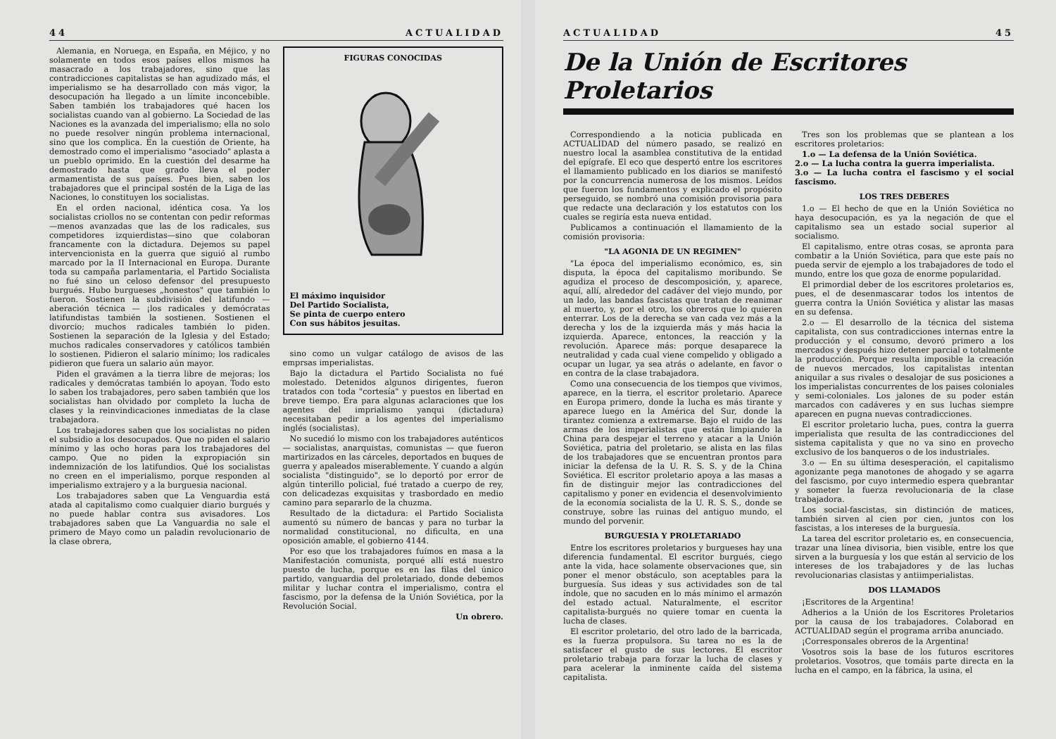44 ACTUALIDAD
Alemania, en Noruega, en España, en Méjico, y no solamente en todos esos países ellos mismos ha masacrado a los trabajadores, sino que las contradicciones capitalistas se han agudizado más, el imperialismo se ha desarrollado con más vigor, la desocupación ha llegado a un límite inconcebible. Saben también los trabajadores qué hacen los socialistas cuando van al gobierno. La Sociedad de las Naciones es la avanzada del imperialismo; ella no solo no puede resolver ningún problema internacional, sino que los complica. En la cuestión de Oriente, ha demostrado como el imperialismo "asociado" aplasta a un pueblo oprimido. En la cuestión del desarme ha demostrado hasta que grado lleva el poder armamentista de sus países. Pues bien, saben los trabajadores que el principal sostén de la Liga de las Naciones, lo constituyen los socialistas.
En el orden nacional, idéntica cosa. Ya los socialistas criollos no se contentan con pedir reformas—menos avanzadas que las de los radicales, sus competidores izquierdistas—sino que colaboran francamente con la dictadura. Dejemos su papel intervencionista en la guerra que siguió al rumbo marcado por la II Internacional en Europa. Durante toda su campaña parlamentaria, el Partido Socialista no fué sino un celoso defensor del presupuesto burgués. Hubo burgueses „honestos" que también lo fueron. Sostienen la subdivisión del latifundo — aberación técnica — ¡los radicales y demócratas latifundistas también la sostienen. Sostienen el divorcio; muchos radicales también lo piden. Sostienen la separación de la Iglesia y del Estado; muchos radicales conservadores y católicos también lo sostienen. Pidieron el salario mínimo; los radicales pidieron que fuera un salario aún mayor.
Piden el gravámen a la tierra libre de mejoras; los radicales y demócratas también lo apoyan. Todo esto lo saben los trabajadores, pero saben también que los socialistas han olvidado por completo la lucha de clases y la reinvindicaciones inmediatas de la clase trabajadora.
Los trabajadores saben que los socialistas no piden el subsidio a los desocupados. Que no piden el salario mínimo y las ocho horas para los trabajadores del campo. Que no piden la expropiación sin indemnización de los latifundios. Qué los socialistas no creen en el imperialismo, porque responden al imperialismo extrajero y a la burguesia nacional.
Los trabajadores saben que La Venguardia está atada al capitalismo como cualquier diario burgués y no puede hablar contra sus avisadores. Los trabajadores saben que La Vanguardia no sale el primero de Mayo como un paladin revolucionario de la clase obrera,
FIGURAS CONOCIDAS
El máximo inquisidor
Del Partido Socialista,
Se pinta de cuerpo entero
Con sus hábitos jesuitas.
sino como un vulgar catálogo de avisos de las emprsas imperialistas.
Bajo la dictadura el Partido Socialista no fué molestado. Detenidos algunos dirigentes, fueron tratados con toda "cortesía" y puestos en libertad en breve tiempo. Era para algunas aclaraciones que los agentes del imprialismo yanqui (dictadura) necesitaban pedir a los agentes del imperialismo inglés (socialistas).
No sucedió lo mismo con los trabajadores auténticos — socialistas, anarquistas, comunistas — que fueron martirizados en las cárceles, deportados en buques de guerra y apaleados miserablemente. Y cuando a algún socialista "distinguido", se lo deportó por error de algún tinterillo policial, fué tratado a cuerpo de rey, con delicadezas exquisitas y trasbordado en medio camino para separarlo de la chuzma.
Resultado de la dictadura: el Partido Socialista aumentó su número de bancas y para no turbar la normalidad constitucional, no dificulta, en una oposición amable, el gobierno 4144.
Por eso que los trabajadores fuímos en masa a la Manifestación comunista, porqué allí está nuestro puesto de lucha, porque es en las filas del único partido, vanguardia del proletariado, donde debemos militar y luchar contra el imperialismo, contra el fascismo, por la defensa de la Unión Soviética, por la Revolución Social.
Un obrero.
ACTUALIDAD 45
De la Unión de Escritores Proletarios
Correspondiendo a la noticia publicada en ACTUALIDAD del número pasado, se realizó en nuestro local la asamblea constitutiva de la entidad del epígrafe. El eco que despertó entre los escritores el llamamiento publicado en los diarios se manifestó por la concurrencia numerosa de los mismos. Leídos que fueron los fundamentos y explicado el propósito perseguido, se nombró una comisión provisoria para que redacte una declaración y los estatutos con los cuales se regiría esta nueva entidad.
Publicamos a continuación el llamamiento de la comisión provisoria:
"LA AGONIA DE UN REGIMEN"
"La época del imperialismo económico, es, sin disputa, la época del capitalismo moribundo. Se agudiza el proceso de descomposición, y, aparece, aquí, allí, alrededor del cadáver del viejo mundo, por un lado, las bandas fascistas que tratan de reanimar al muerto, y, por el otro, los obreros que lo quieren enterrar. Los de la derecha se van cada vez más a la derecha y los de la izquierda más y más hacia la izquierda. Aparece, entonces, la reacción y la revolución. Aparece más: porque desaparece la neutralidad y cada cual viene compelido y obligado a ocupar un lugar, ya sea atrás o adelante, en favor o en contra de la clase trabajadora.
Como una consecuencia de los tiempos que vivimos, aparece, en la tierra, el escritor proletario. Aparece en Europa primero, donde la lucha es más tirante y aparece luego en la América del Sur, donde la tirantez comienza a extremarse. Bajo el ruido de las armas de los imperialistas que están limpiando la China para despejar el terreno y atacar a la Unión Soviética, patria del proletario, se alista en las filas de los trabajadores que se encuentran prontos para iniciar la defensa de la U. R. S. S. y de la China Soviética. El escritor proletario apoya a las masas a fin de distinguir mejor las contradicciones del capitalismo y poner en evidencia el desenvolvimiento de la economía socialista de la U. R. S. S., donde se construye, sobre las ruinas del antiguo mundo, el mundo del porvenir.
BURGUESIA Y PROLETARIADO
Entre los escritores proletarios y burgueses hay una diferencia fundamental. El escritor burgués, ciego ante la vida, hace solamente observaciones que, sin poner el menor obstáculo, son aceptables para la burguesía. Sus ideas y sus actividades son de tal índole, que no sacuden en lo más mínimo el armazón del estado actual. Naturalmente, el escritor capitalista-burgués no quiere tomar en cuenta la lucha de clases.
El escritor proletario, del otro lado de la barricada, es la fuerza propulsora. Su tarea no es la de satisfacer el gusto de sus lectores. El escritor proletario trabaja para forzar la lucha de clases y para acelerar la inminente caída del sistema capitalista.
Tres son los problemas que se plantean a los escritores proletarios:
1.o — La defensa de la Unión Soviética.
2.o — La lucha contra la guerra imperialista.
3.o — La lucha contra el fascismo y el social fascismo.
LOS TRES DEBERES
1.o — El hecho de que en la Unión Soviética no haya desocupación, es ya la negación de que el capitalismo sea un estado social superior al socialismo.
El capitalismo, entre otras cosas, se apronta para combatir a la Unión Soviética, para que este país no pueda servir de ejemplo a los trabajadores de todo el mundo, entre los que goza de enorme popularidad.
El primordial deber de los escritores proletarios es, pues, el de desenmascarar todos los intentos de guerra contra la Unión Soviética y alistar las masas en su defensa.
2.o — El desarrollo de la técnica del sistema capitalista, con sus contradicciones internas entre la producción y el consumo, devoró primero a los mercados y después hizo detener parcial o totalmente la producción. Porque resulta imposible la creación de nuevos mercados, los capitalistas intentan aniquilar a sus rivales o desalojar de sus posiciones a los imperialistas concurrentes de los paises coloniales y semi-coloniales. Los jalones de su poder están marcados con cadáveres y en sus luchas siempre aparecen en pugna nuevas contradicciones.
El escritor proletario lucha, pues, contra la guerra imperialista que resulta de las contradicciones del sistema capitalista y que no va sino en provecho exclusivo de los banqueros o de los industriales.
3.o — En su última desesperación, el capitalismo agonizante pega manotones de ahogado y se agarra del fascismo, por cuyo intermedio espera quebrantar y someter la fuerza revolucionaria de la clase trabajadora.
Los social-fascistas, sin distinción de matices, también sirven al cien por cien, juntos con los fascistas, a los intereses de la burguesía.
La tarea del escritor proletario es, en consecuencia, trazar una línea divisoria, bien visible, entre los que sirven a la burguesía y los que están al servicio de los intereses de los trabajadores y de las luchas revolucionarias clasistas y antiimperialistas.
DOS LLAMADOS
¡Escritores de la Argentina!
Adherios a la Unión de los Escritores Proletarios por la causa de los trabajadores. Colaborad en ACTUALIDAD según el programa arriba anunciado.
¡Corresponsales obreros de la Argentina!
Vosotros sois la base de los futuros escritores proletarios. Vosotros, que tomáis parte directa en la lucha en el campo, en la fábrica, la usina, el